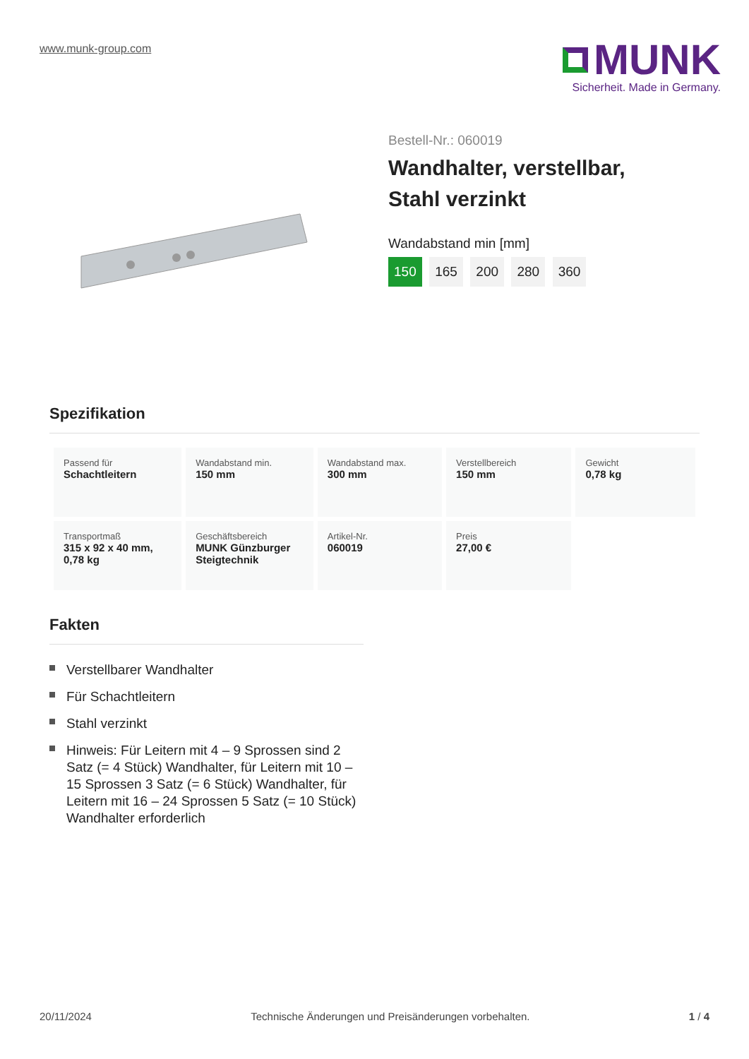www.munk-group.com
MUNK
Sicherheit. Made in Germany.
Bestell-Nr.: 060019
Wandhalter, verstellbar,
Stahl verzinkt
Wandabstand min [mm]
150 165 200 280 360
Spezifikation
| Passend für Schachtleitern | Wandabstand min. 150 mm | Wandabstand max. 300 mm | Verstellbereich 150 mm | Gewicht 0,78 kg |
| Transportmaß 315 x 92 x 40 mm, 0,78 kg | Geschäftsbereich MUNK Günzburger Steigtechnik | Artikel-Nr. 060019 | Preis 27,00 € | |
Fakten
Verstellbarer Wandhalter
Für Schachtleitern
Stahl verzinkt
Hinweis: Für Leitern mit 4 – 9 Sprossen sind 2 Satz (= 4 Stück) Wandhalter, für Leitern mit 10 – 15 Sprossen 3 Satz (= 6 Stück) Wandhalter, für Leitern mit 16 – 24 Sprossen 5 Satz (= 10 Stück) Wandhalter erforderlich
20/11/2024 Technische Änderungen und Preisänderungen vorbehalten. 1 / 4